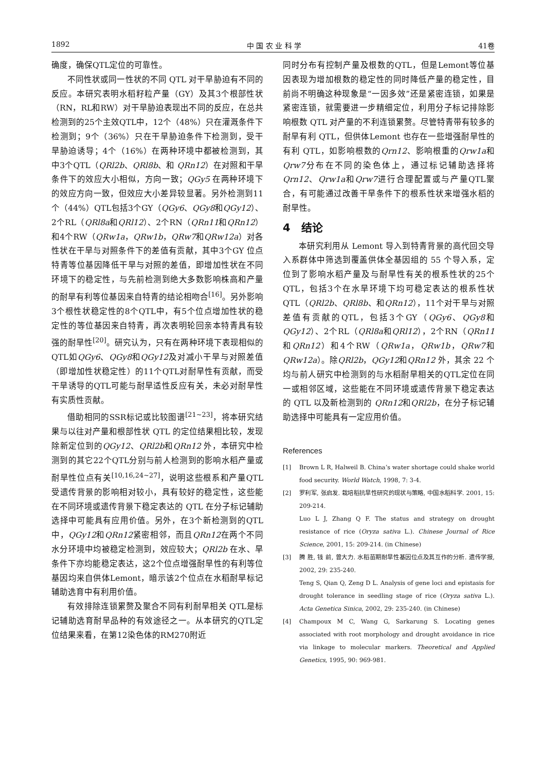1892 中 国 农 业 科 学 41卷
确度，确保QTL定位的可靠性。
不同性状或同一性状的不同 QTL 对干旱胁迫有不同的反应。本研究表明水稻籽粒产量（GY）及其3个根部性状（RN，RL和RW）对干旱胁迫表现出不同的反应，在总共检测到的25个主效QTL中，12个（48%）只在灌溉条件下检测到；9个（36%）只在干旱胁迫条件下检测到，受干旱胁迫诱导；4个（16%）在两种环境中都被检测到，其中3个QTL（QRl2b、QRl8b、和 QRn12）在对照和干旱条件下的效应大小相似，方向一致；QGy5 在两种环境下的效应方向一致，但效应大小差异较显著。另外检测到11个（44%）QTL包括3个GY（QGy6、QGy8和QGy12）、2个RL（QRl8a和QRl12）、2个RN（QRn11和QRn12）和4个RW（QRw1a，QRw1b，QRw7和QRw12a）对各性状在干旱与对照条件下的差值有贡献，其中3个GY 位点特青等位基因降低干旱与对照的差值，即增加性状在不同环境下的稳定性，与先前检测到绝大多数影响株高和产量的耐旱有利等位基因来自特青的结论相吻合<sup>[16]</sup>。另外影响3个根性状稳定性的8个QTL中，有5个位点增加性状的稳定性的等位基因来自特青，再次表明轮回亲本特青具有较强的耐旱性<sup>[20]</sup>。研究认为，只有在两种环境下表现相似的QTL如QGy6、QGy8和QGy12及对减小干旱与对照差值（即增加性状稳定性）的11个QTL对耐旱性有贡献，而受干旱诱导的QTL可能与耐旱适性反应有关，未必对耐旱性有实质性贡献。
借助相同的SSR标记或比较图谱<sup>[21~23]</sup>，将本研究结果与以往对产量和根部性状 QTL 的定位结果相比较，发现除新定位到的QGy12、QRl2b和QRn12 外，本研究中检测到的其它22个QTL分别与前人检测到的影响水稻产量或耐旱性位点有关<sup>[10,16,24~27]</sup>，说明这些根系和产量QTL受遗传背景的影响相对较小，具有较好的稳定性，这些能在不同环境或遗传背景下稳定表达的 QTL 在分子标记辅助选择中可能具有应用价值。另外，在3个新检测到的QTL中，QGy12和QRn12紧密相邻，而且QRn12在两个不同水分环境中均被稳定检测到，效应较大；QRl2b 在水、旱条件下亦均能稳定表达，这2个位点增强耐旱性的有利等位基因均来自供体Lemont，暗示该2个位点在水稻耐旱标记辅助选育中有利用价值。
有效排除连锁累赘及聚合不同有利耐旱相关 QTL是标记辅助选育耐旱品种的有效途径之一。从本研究的QTL定位结果来看，在第12染色体的RM270附近
同时分布有控制产量及根数的QTL，但是Lemont等位基因表现为增加根数的稳定性的同时降低产量的稳定性，目前尚不明确这种现象是“一因多效”还是紧密连锁，如果是紧密连锁，就需要进一步精细定位，利用分子标记排除影响根数 QTL 对产量的不利连锁累赘。尽管特青带有较多的耐旱有利 QTL，但供体Lemont 也存在一些增强耐旱性的有利 QTL，如影响根数的Qrn12、影响根重的Qrw1a和Qrw7分布在不同的染色体上，通过标记辅助选择将 Qrn12、Qrw1a和Qrw7进行合理配置或与产量QTL聚合，有可能通过改善干旱条件下的根系性状来增强水稻的耐旱性。
4　结论
本研究利用从 Lemont 导入到特青背景的高代回交导入系群体中筛选到覆盖供体全基因组的 55 个导入系，定位到了影响水稻产量及与耐旱性有关的根系性状的25个QTL，包括3个在水旱环境下均可稳定表达的根系性状QTL（QRl2b、QRl8b、和QRn12），11个对干旱与对照差值有贡献的QTL，包括3个GY（QGy6、QGy8和QGy12）、2个RL（QRl8a和QRl12），2个RN（QRn11和QRn12）和4个RW（QRw1a，QRw1b，QRw7和QRw12a）。除QRl2b，QGy12和QRn12 外，其余 22 个均与前人研究中检测到的与水稻耐旱相关的QTL定位在同一或相邻区域，这些能在不同环境或遗传背景下稳定表达的 QTL 以及新检测到的 QRn12和QRl2b，在分子标记辅助选择中可能具有一定应用价值。
References
[1] Brown L R, Halweil B. China’s water shortage could shake world food security. World Watch, 1998, 7: 3-4.
[2] 罗利军, 张启发. 栽培稻抗旱性研究的现状与策略, 中国水稻科学. 2001, 15: 209-214.
Luo L J, Zhang Q F. The status and strategy on drought resistance of rice (Oryza sativa L.). Chinese Journal of Rice Science, 2001, 15: 209-214. (in Chinese)
[3] 腾 胜, 钱 前, 曾大力. 水稻苗期耐旱性基因位点及其互作的分析. 遗传学报, 2002, 29: 235-240.
Teng S, Qian Q, Zeng D L. Analysis of gene loci and epistasis for drought tolerance in seedling stage of rice (Oryza sativa L.). Acta Genetica Sinica, 2002, 29: 235-240. (in Chinese)
[4] Champoux M C, Wang G, Sarkarung S. Locating genes associated with root morphology and drought avoidance in rice via linkage to molecular markers. Theoretical and Applied Genetics, 1995, 90: 969-981.